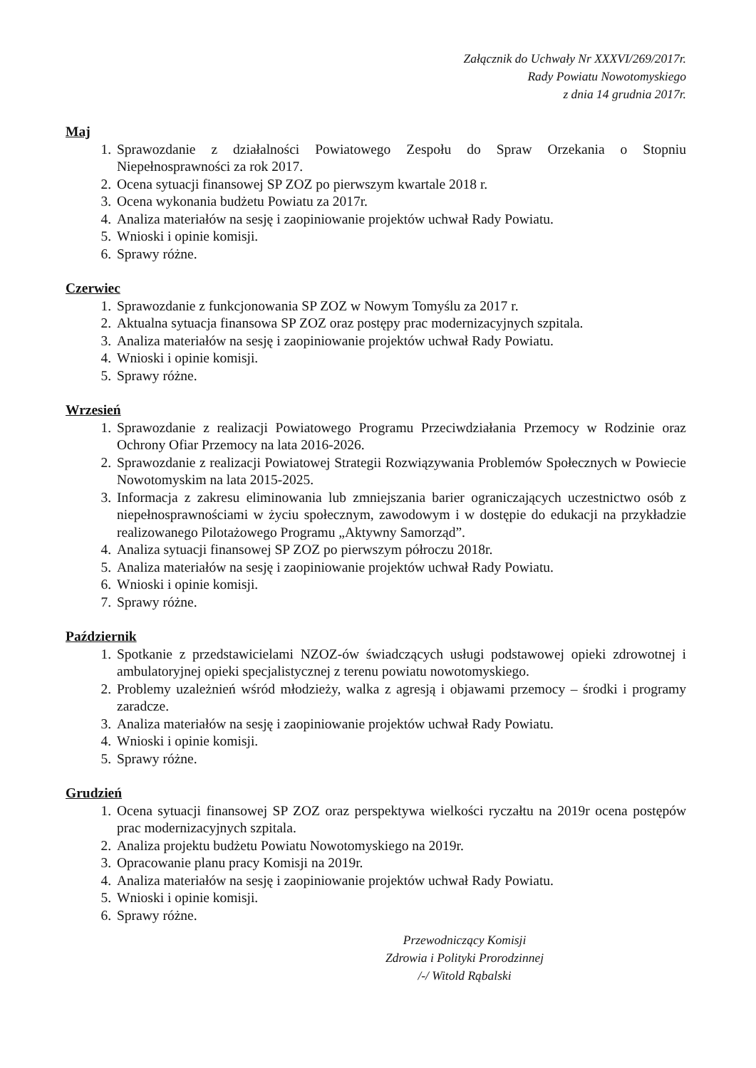Załącznik do Uchwały Nr XXXVI/269/2017r.
Rady Powiatu Nowotomyskiego
z dnia 14 grudnia 2017r.
Maj
1. Sprawozdanie z działalności Powiatowego Zespołu do Spraw Orzekania o Stopniu Niepełnosprawności za rok 2017.
2. Ocena sytuacji finansowej SP ZOZ po pierwszym kwartale 2018 r.
3. Ocena wykonania budżetu Powiatu za 2017r.
4. Analiza materiałów na sesję i zaopiniowanie projektów uchwał Rady Powiatu.
5. Wnioski i opinie komisji.
6. Sprawy różne.
Czerwiec
1. Sprawozdanie z funkcjonowania SP ZOZ w Nowym Tomyślu za 2017 r.
2. Aktualna sytuacja finansowa SP ZOZ oraz postępy prac modernizacyjnych szpitala.
3. Analiza materiałów na sesję i zaopiniowanie projektów uchwał Rady Powiatu.
4. Wnioski i opinie komisji.
5. Sprawy różne.
Wrzesień
1. Sprawozdanie z realizacji Powiatowego Programu Przeciwdziałania Przemocy w Rodzinie oraz Ochrony Ofiar Przemocy na lata 2016-2026.
2. Sprawozdanie z realizacji Powiatowej Strategii Rozwiązywania Problemów Społecznych w Powiecie Nowotomyskim na lata 2015-2025.
3. Informacja z zakresu eliminowania lub zmniejszania barier ograniczających uczestnictwo osób z niepełnosprawnościami w życiu społecznym, zawodowym i w dostępie do edukacji na przykładzie realizowanego Pilotażowego Programu „Aktywny Samorząd”.
4. Analiza sytuacji finansowej SP ZOZ po pierwszym półroczu 2018r.
5. Analiza materiałów na sesję i zaopiniowanie projektów uchwał Rady Powiatu.
6. Wnioski i opinie komisji.
7. Sprawy różne.
Październik
1. Spotkanie z przedstawicielami NZOZ-ów świadczących usługi podstawowej opieki zdrowotnej i ambulatoryjnej opieki specjalistycznej z terenu powiatu nowotomyskiego.
2. Problemy uzależnień wśród młodzieży, walka z agresją i objawami przemocy – środki i programy zaradcze.
3. Analiza materiałów na sesję i zaopiniowanie projektów uchwał Rady Powiatu.
4. Wnioski i opinie komisji.
5. Sprawy różne.
Grudzień
1. Ocena sytuacji finansowej SP ZOZ oraz perspektywa wielkości ryczałtu na 2019r ocena postępów prac modernizacyjnych szpitala.
2. Analiza projektu budżetu Powiatu Nowotomyskiego na 2019r.
3. Opracowanie planu pracy Komisji na 2019r.
4. Analiza materiałów na sesję i zaopiniowanie projektów uchwał Rady Powiatu.
5. Wnioski i opinie komisji.
6. Sprawy różne.
Przewodniczący Komisji
Zdrowia i Polityki Prorodzinnej
/-/ Witold Rąbalski